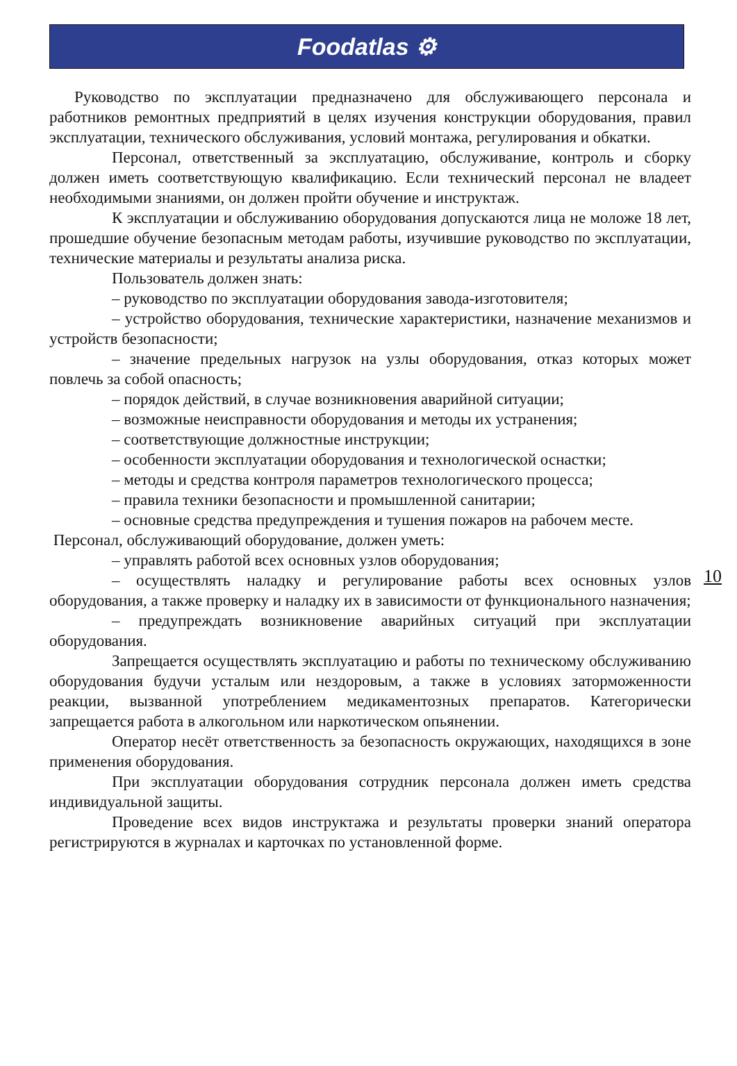Foodatlas ⚙
Руководство по эксплуатации предназначено для обслуживающего персонала и работников ремонтных предприятий в целях изучения конструкции оборудования, правил эксплуатации, технического обслуживания, условий монтажа, регулирования и обкатки.
Персонал, ответственный за эксплуатацию, обслуживание, контроль и сборку должен иметь соответствующую квалификацию. Если технический персонал не владеет необходимыми знаниями, он должен пройти обучение и инструктаж.
К эксплуатации и обслуживанию оборудования допускаются лица не моложе 18 лет, прошедшие обучение безопасным методам работы, изучившие руководство по эксплуатации, технические материалы и результаты анализа риска.
Пользователь должен знать:
– руководство по эксплуатации оборудования завода-изготовителя;
– устройство оборудования, технические характеристики, назначение механизмов и устройств безопасности;
– значение предельных нагрузок на узлы оборудования, отказ которых может повлечь за собой опасность;
– порядок действий, в случае возникновения аварийной ситуации;
– возможные неисправности оборудования и методы их устранения;
– соответствующие должностные инструкции;
– особенности эксплуатации оборудования и технологической оснастки;
– методы и средства контроля параметров технологического процесса;
– правила техники безопасности и промышленной санитарии;
– основные средства предупреждения и тушения пожаров на рабочем месте.
Персонал, обслуживающий оборудование, должен уметь:
– управлять работой всех основных узлов оборудования;
– осуществлять наладку и регулирование работы всех основных узлов оборудования, а также проверку и наладку их в зависимости от функционального назначения;
– предупреждать возникновение аварийных ситуаций при эксплуатации оборудования.
Запрещается осуществлять эксплуатацию и работы по техническому обслуживанию оборудования будучи усталым или нездоровым, а также в условиях заторможенности реакции, вызванной употреблением медикаментозных препаратов. Категорически запрещается работа в алкогольном или наркотическом опьянении.
Оператор несёт ответственность за безопасность окружающих, находящихся в зоне применения оборудования.
При эксплуатации оборудования сотрудник персонала должен иметь средства индивидуальной защиты.
Проведение всех видов инструктажа и результаты проверки знаний оператора регистрируются в журналах и карточках по установленной форме.
10